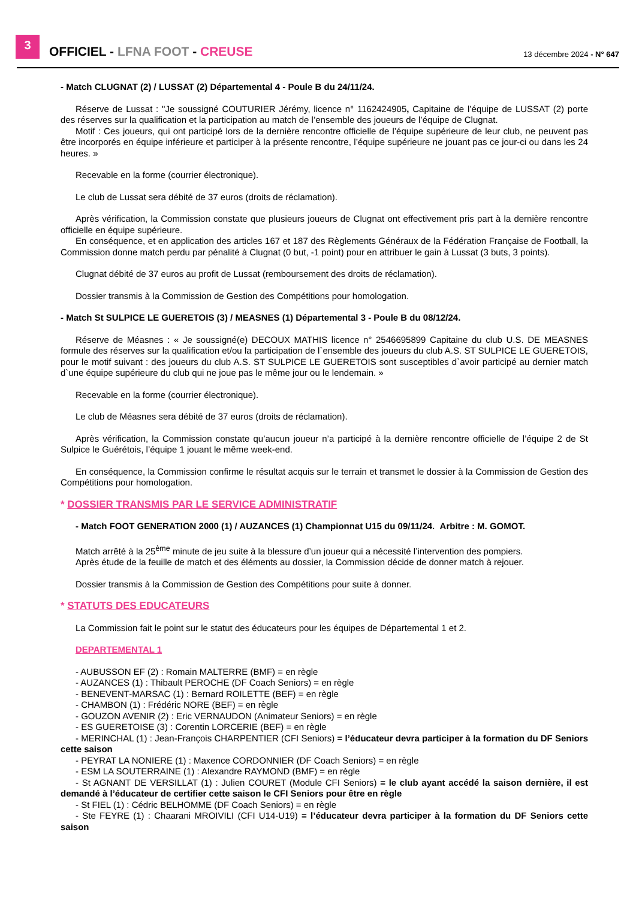3
OFFICIEL - LFNA FOOT - CREUSE
13 décembre 2024 - N° 647
- Match CLUGNAT (2) / LUSSAT (2) Départemental 4 - Poule B du 24/11/24.
Réserve de Lussat : "Je soussigné COUTURIER Jérémy, licence n° 1162424905, Capitaine de l’équipe de LUSSAT (2) porte des réserves sur la qualification et la participation au match de l’ensemble des joueurs de l’équipe de Clugnat.
Motif : Ces joueurs, qui ont participé lors de la dernière rencontre officielle de l’équipe supérieure de leur club, ne peuvent pas être incorporés en équipe inférieure et participer à la présente rencontre, l’équipe supérieure ne jouant pas ce jour-ci ou dans les 24 heures. »
Recevable en la forme (courrier électronique).
Le club de Lussat sera débité de 37 euros (droits de réclamation).
Après vérification, la Commission constate que plusieurs joueurs de Clugnat ont effectivement pris part à la dernière rencontre officielle en équipe supérieure.
En conséquence, et en application des articles 167 et 187 des Règlements Généraux de la Fédération Française de Football, la Commission donne match perdu par pénalité à Clugnat (0 but, -1 point) pour en attribuer le gain à Lussat (3 buts, 3 points).
Clugnat débité de 37 euros au profit de Lussat (remboursement des droits de réclamation).
Dossier transmis à la Commission de Gestion des Compétitions pour homologation.
- Match St SULPICE LE GUERETOIS (3) / MEASNES (1) Départemental 3 - Poule B du 08/12/24.
Réserve de Méasnes : « Je soussigné(e) DECOUX MATHIS licence n° 2546695899 Capitaine du club U.S. DE MEASNES formule des réserves sur la qualification et/ou la participation de l`ensemble des joueurs du club A.S. ST SULPICE LE GUERETOIS, pour le motif suivant : des joueurs du club A.S. ST SULPICE LE GUERETOIS sont susceptibles d`avoir participé au dernier match d`une équipe supérieure du club qui ne joue pas le même jour ou le lendemain. »
Recevable en la forme (courrier électronique).
Le club de Méasnes sera débité de 37 euros (droits de réclamation).
Après vérification, la Commission constate qu’aucun joueur n’a participé à la dernière rencontre officielle de l’équipe 2 de St Sulpice le Guérétois, l’équipe 1 jouant le même week-end.
En conséquence, la Commission confirme le résultat acquis sur le terrain et transmet le dossier à la Commission de Gestion des Compétitions pour homologation.
* DOSSIER TRANSMIS PAR LE SERVICE ADMINISTRATIF
- Match FOOT GENERATION 2000 (1) / AUZANCES (1) Championnat U15 du 09/11/24. Arbitre : M. GOMOT.
Match arrêté à la 25<sup>ème</sup> minute de jeu suite à la blessure d’un joueur qui a nécessité l’intervention des pompiers.
Après étude de la feuille de match et des éléments au dossier, la Commission décide de donner match à rejouer.
Dossier transmis à la Commission de Gestion des Compétitions pour suite à donner.
* STATUTS DES EDUCATEURS
La Commission fait le point sur le statut des éducateurs pour les équipes de Départemental 1 et 2.
DEPARTEMENTAL 1
- AUBUSSON EF (2) : Romain MALTERRE (BMF) = en règle
- AUZANCES (1) : Thibault PEROCHE (DF Coach Seniors) = en règle
- BENEVENT-MARSAC (1) : Bernard ROILETTE (BEF) = en règle
- CHAMBON (1) : Frédéric NORE (BEF) = en règle
- GOUZON AVENIR (2) : Eric VERNAUDON (Animateur Seniors) = en règle
- ES GUERETOISE (3) : Corentin LORCERIE (BEF) = en règle
- MERINCHAL (1) : Jean-François CHARPENTIER (CFI Seniors) = l’éducateur devra participer à la formation du DF Seniors cette saison
- PEYRAT LA NONIERE (1) : Maxence CORDONNIER (DF Coach Seniors) = en règle
- ESM LA SOUTERRAINE (1) : Alexandre RAYMOND (BMF) = en règle
- St AGNANT DE VERSILLAT (1) : Julien COURET (Module CFI Seniors) = le club ayant accédé la saison dernière, il est demandé à l’éducateur de certifier cette saison le CFI Seniors pour être en règle
- St FIEL (1) : Cédric BELHOMME (DF Coach Seniors) = en règle
- Ste FEYRE (1) : Chaarani MROIVILI (CFI U14-U19) = l’éducateur devra participer à la formation du DF Seniors cette saison